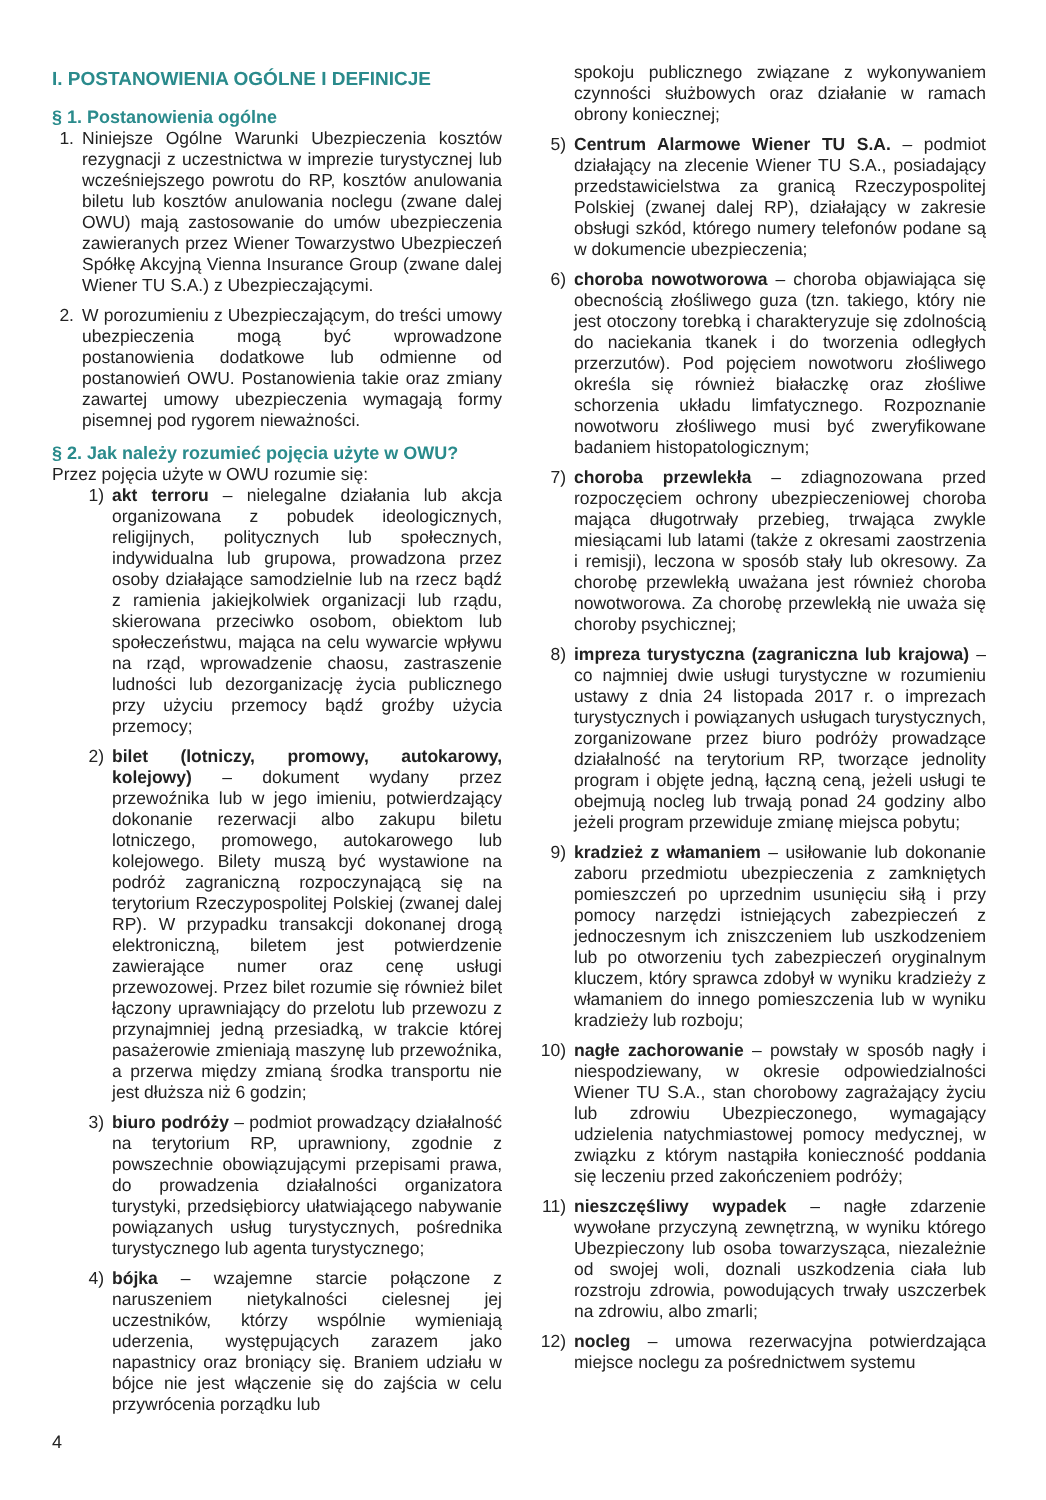I. POSTANOWIENIA OGÓLNE I DEFINICJE
§ 1. Postanowienia ogólne
1. Niniejsze Ogólne Warunki Ubezpieczenia kosztów rezygnacji z uczestnictwa w imprezie turystycznej lub wcześniejszego powrotu do RP, kosztów anulowania biletu lub kosztów anulowania noclegu (zwane dalej OWU) mają zastosowanie do umów ubezpieczenia zawieranych przez Wiener Towarzystwo Ubezpieczeń Spółkę Akcyjną Vienna Insurance Group (zwane dalej Wiener TU S.A.) z Ubezpieczającymi.
2. W porozumieniu z Ubezpieczającym, do treści umowy ubezpieczenia mogą być wprowadzone postanowienia dodatkowe lub odmienne od postanowień OWU. Postanowienia takie oraz zmiany zawartej umowy ubezpieczenia wymagają formy pisemnej pod rygorem nieważności.
§ 2. Jak należy rozumieć pojęcia użyte w OWU?
Przez pojęcia użyte w OWU rozumie się:
1) akt terroru – nielegalne działania lub akcja organizowana z pobudek ideologicznych, religijnych, politycznych lub społecznych, indywidualna lub grupowa, prowadzona przez osoby działające samodzielnie lub na rzecz bądź z ramienia jakiejkolwiek organizacji lub rządu, skierowana przeciwko osobom, obiektom lub społeczeństwu, mająca na celu wywarcie wpływu na rząd, wprowadzenie chaosu, zastraszenie ludności lub dezorganizację życia publicznego przy użyciu przemocy bądź groźby użycia przemocy;
2) bilet (lotniczy, promowy, autokarowy, kolejowy) – dokument wydany przez przewoźnika lub w jego imieniu, potwierdzający dokonanie rezerwacji albo zakupu biletu lotniczego, promowego, autokarowego lub kolejowego. Bilety muszą być wystawione na podróż zagraniczną rozpoczynającą się na terytorium Rzeczypospolitej Polskiej (zwanej dalej RP). W przypadku transakcji dokonanej drogą elektroniczną, biletem jest potwierdzenie zawierające numer oraz cenę usługi przewozowej. Przez bilet rozumie się również bilet łączony uprawniający do przelotu lub przewozu z przynajmniej jedną przesiadką, w trakcie której pasażerowie zmieniają maszynę lub przewoźnika, a przerwa między zmianą środka transportu nie jest dłuższa niż 6 godzin;
3) biuro podróży – podmiot prowadzący działalność na terytorium RP, uprawniony, zgodnie z powszechnie obowiązującymi przepisami prawa, do prowadzenia działalności organizatora turystyki, przedsiębiorcy ułatwiającego nabywanie powiązanych usług turystycznych, pośrednika turystycznego lub agenta turystycznego;
4) bójka – wzajemne starcie połączone z naruszeniem nietykalności cielesnej jej uczestników, którzy wspólnie wymieniają uderzenia, występujących zarazem jako napastnicy oraz broniący się. Braniem udziału w bójce nie jest włączenie się do zajścia w celu przywrócenia porządku lub
spokoju publicznego związane z wykonywaniem czynności służbowych oraz działanie w ramach obrony koniecznej;
5) Centrum Alarmowe Wiener TU S.A. – podmiot działający na zlecenie Wiener TU S.A., posiadający przedstawicielstwa za granicą Rzeczypospolitej Polskiej (zwanej dalej RP), działający w zakresie obsługi szkód, którego numery telefonów podane są w dokumencie ubezpieczenia;
6) choroba nowotworowa – choroba objawiająca się obecnością złośliwego guza (tzn. takiego, który nie jest otoczony torebką i charakteryzuje się zdolnością do naciekania tkanek i do tworzenia odległych przerzutów). Pod pojęciem nowotworu złośliwego określa się również białaczkę oraz złośliwe schorzenia układu limfatycznego. Rozpoznanie nowotworu złośliwego musi być zweryfikowane badaniem histopatologicznym;
7) choroba przewlekła – zdiagnozowana przed rozpoczęciem ochrony ubezpieczeniowej choroba mająca długotrwały przebieg, trwająca zwykle miesiącami lub latami (także z okresami zaostrzenia i remisji), leczona w sposób stały lub okresowy. Za chorobę przewlekłą uważana jest również choroba nowotworowa. Za chorobę przewlekłą nie uważa się choroby psychicznej;
8) impreza turystyczna (zagraniczna lub krajowa) – co najmniej dwie usługi turystyczne w rozumieniu ustawy z dnia 24 listopada 2017 r. o imprezach turystycznych i powiązanych usługach turystycznych, zorganizowane przez biuro podróży prowadzące działalność na terytorium RP, tworzące jednolity program i objęte jedną, łączną ceną, jeżeli usługi te obejmują nocleg lub trwają ponad 24 godziny albo jeżeli program przewiduje zmianę miejsca pobytu;
9) kradzież z włamaniem – usiłowanie lub dokonanie zaboru przedmiotu ubezpieczenia z zamkniętych pomieszczeń po uprzednim usunięciu siłą i przy pomocy narzędzi istniejących zabezpieczeń z jednoczesnym ich zniszczeniem lub uszkodzeniem lub po otworzeniu tych zabezpieczeń oryginalnym kluczem, który sprawca zdobył w wyniku kradzieży z włamaniem do innego pomieszczenia lub w wyniku kradzieży lub rozboju;
10) nagłe zachorowanie – powstały w sposób nagły i niespodziewany, w okresie odpowiedzialności Wiener TU S.A., stan chorobowy zagrażający życiu lub zdrowiu Ubezpieczonego, wymagający udzielenia natychmiastowej pomocy medycznej, w związku z którym nastąpiła konieczność poddania się leczeniu przed zakończeniem podróży;
11) nieszczęśliwy wypadek – nagłe zdarzenie wywołane przyczyną zewnętrzną, w wyniku którego Ubezpieczony lub osoba towarzysząca, niezależnie od swojej woli, doznali uszkodzenia ciała lub rozstroju zdrowia, powodujących trwały uszczerbek na zdrowiu, albo zmarli;
12) nocleg – umowa rezerwacyjna potwierdzająca miejsce noclegu za pośrednictwem systemu
4